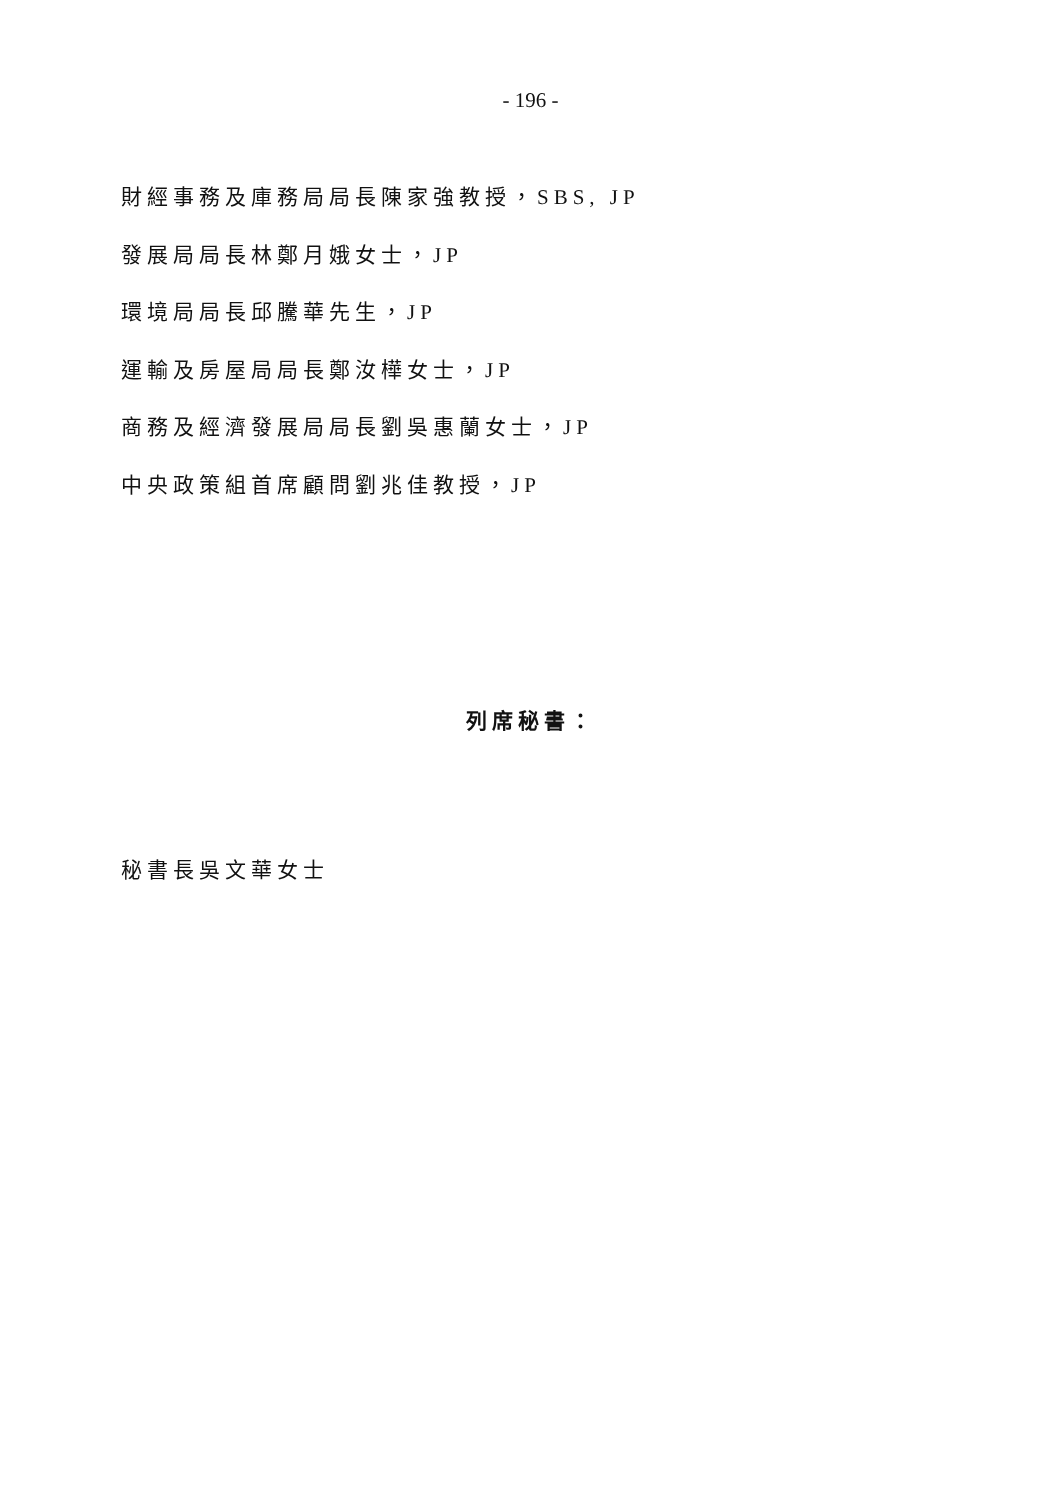- 196 -
財經事務及庫務局局長陳家強教授，SBS, JP
發展局局長林鄭月娥女士，JP
環境局局長邱騰華先生，JP
運輸及房屋局局長鄭汝樺女士，JP
商務及經濟發展局局長劉吳惠蘭女士，JP
中央政策組首席顧問劉兆佳教授，JP
列席秘書：
秘書長吳文華女士